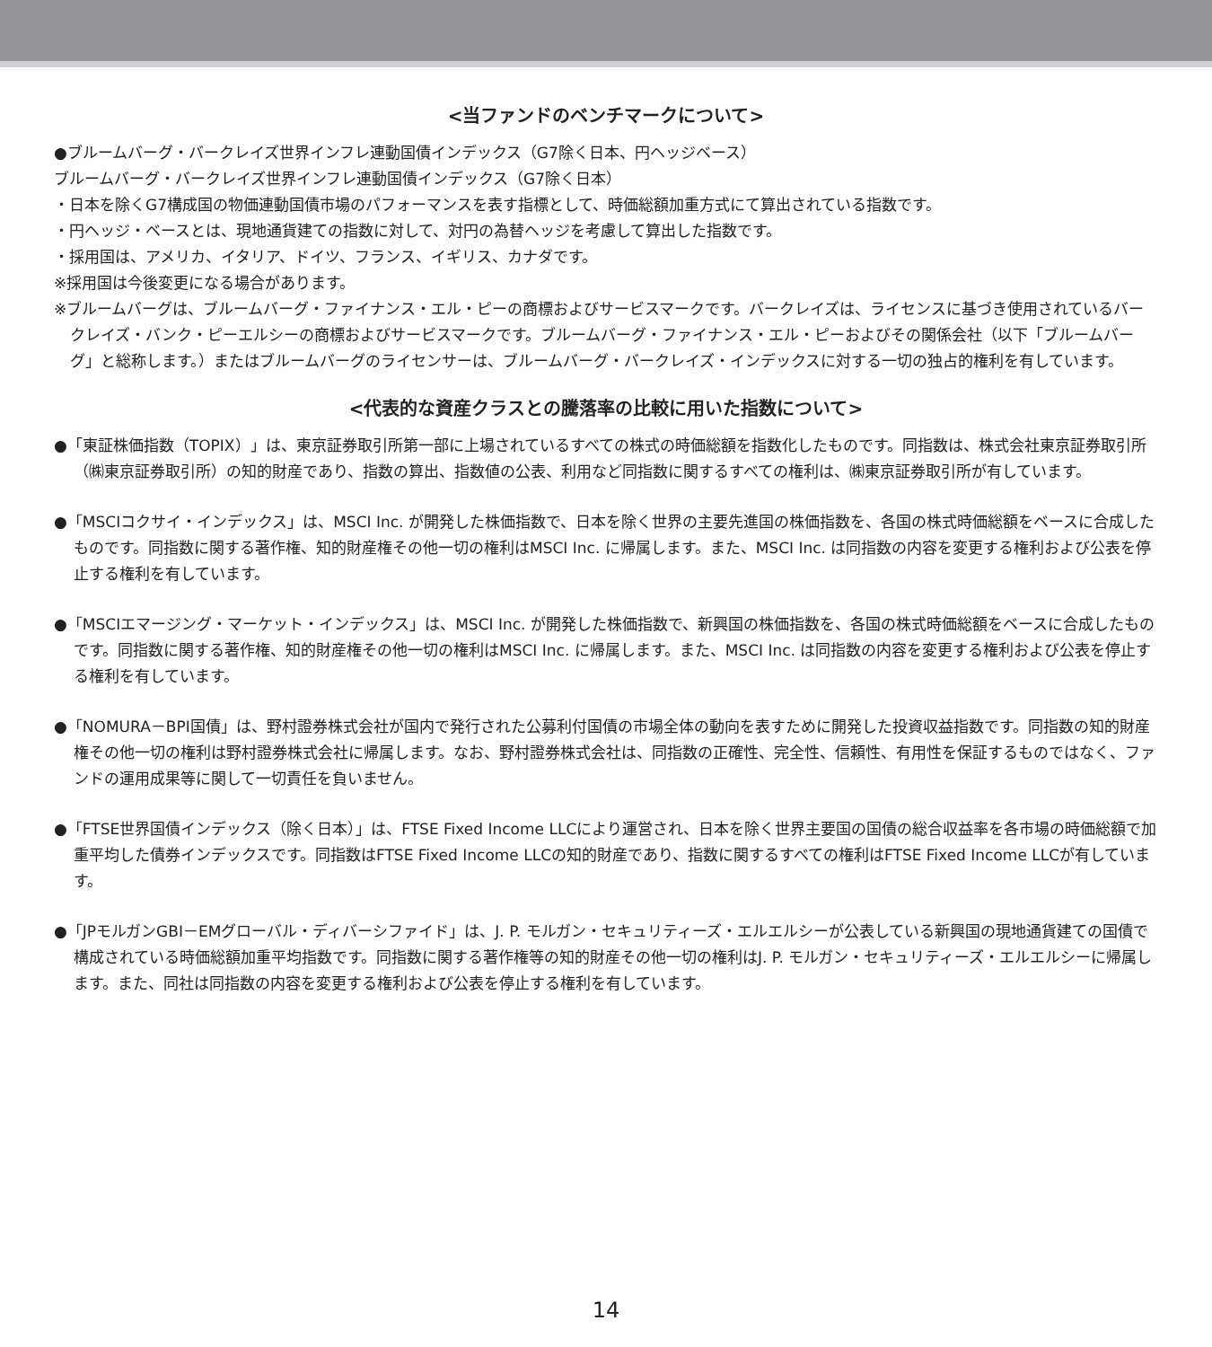<当ファンドのベンチマークについて>
●ブルームバーグ・バークレイズ世界インフレ連動国債インデックス（G7除く日本、円ヘッジベース）
ブルームバーグ・バークレイズ世界インフレ連動国債インデックス（G7除く日本）
・日本を除くG7構成国の物価連動国債市場のパフォーマンスを表す指標として、時価総額加重方式にて算出されている指数です。
・円ヘッジ・ベースとは、現地通貨建ての指数に対して、対円の為替ヘッジを考慮して算出した指数です。
・採用国は、アメリカ、イタリア、ドイツ、フランス、イギリス、カナダです。
※採用国は今後変更になる場合があります。
※ブルームバーグは、ブルームバーグ・ファイナンス・エル・ピーの商標およびサービスマークです。バークレイズは、ライセンスに基づき使用されているバークレイズ・バンク・ピーエルシーの商標およびサービスマークです。ブルームバーグ・ファイナンス・エル・ピーおよびその関係会社（以下「ブルームバーグ」と総称します。）またはブルームバーグのライセンサーは、ブルームバーグ・バークレイズ・インデックスに対する一切の独占的権利を有しています。
<代表的な資産クラスとの騰落率の比較に用いた指数について>
●「東証株価指数（TOPIX）」は、東京証券取引所第一部に上場されているすべての株式の時価総額を指数化したものです。同指数は、株式会社東京証券取引所（㈱東京証券取引所）の知的財産であり、指数の算出、指数値の公表、利用など同指数に関するすべての権利は、㈱東京証券取引所が有しています。
●「MSCIコクサイ・インデックス」は、MSCI Inc. が開発した株価指数で、日本を除く世界の主要先進国の株価指数を、各国の株式時価総額をベースに合成したものです。同指数に関する著作権、知的財産権その他一切の権利はMSCI Inc. に帰属します。また、MSCI Inc. は同指数の内容を変更する権利および公表を停止する権利を有しています。
●「MSCIエマージング・マーケット・インデックス」は、MSCI Inc. が開発した株価指数で、新興国の株価指数を、各国の株式時価総額をベースに合成したものです。同指数に関する著作権、知的財産権その他一切の権利はMSCI Inc. に帰属します。また、MSCI Inc. は同指数の内容を変更する権利および公表を停止する権利を有しています。
●「NOMURA－BPI国債」は、野村證券株式会社が国内で発行された公募利付国債の市場全体の動向を表すために開発した投資収益指数です。同指数の知的財産権その他一切の権利は野村證券株式会社に帰属します。なお、野村證券株式会社は、同指数の正確性、完全性、信頼性、有用性を保証するものではなく、ファンドの運用成果等に関して一切責任を負いません。
●「FTSE世界国債インデックス（除く日本）」は、FTSE Fixed Income LLCにより運営され、日本を除く世界主要国の国債の総合収益率を各市場の時価総額で加重平均した債券インデックスです。同指数はFTSE Fixed Income LLCの知的財産であり、指数に関するすべての権利はFTSE Fixed Income LLCが有しています。
●「JPモルガンGBI－EMグローバル・ディバーシファイド」は、J. P. モルガン・セキュリティーズ・エルエルシーが公表している新興国の現地通貨建ての国債で構成されている時価総額加重平均指数です。同指数に関する著作権等の知的財産その他一切の権利はJ. P. モルガン・セキュリティーズ・エルエルシーに帰属します。また、同社は同指数の内容を変更する権利および公表を停止する権利を有しています。
14